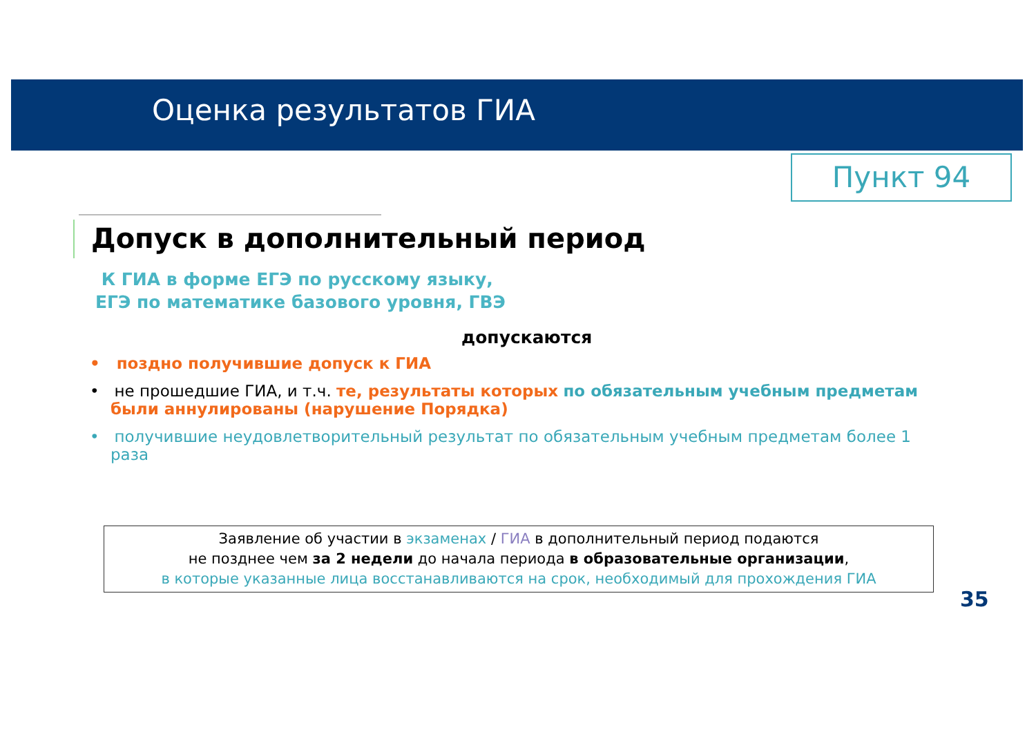Оценка результатов ГИА
Пункт 94
Допуск в дополнительный период
К ГИА в форме ЕГЭ по русскому языку,
ЕГЭ по математике базового уровня, ГВЭ
допускаются
• поздно получившие допуск к ГИА
• не прошедшие ГИА, и т.ч. те, результаты которых по обязательным учебным предметам были аннулированы (нарушение Порядка)
• получившие неудовлетворительный результат по обязательным учебным предметам более 1 раза
Заявление об участии в экзаменах / ГИА в дополнительный период подаются
не позднее чем за 2 недели до начала периода в образовательные организации,
в которые указанные лица восстанавливаются на срок, необходимый для прохождения ГИА
35